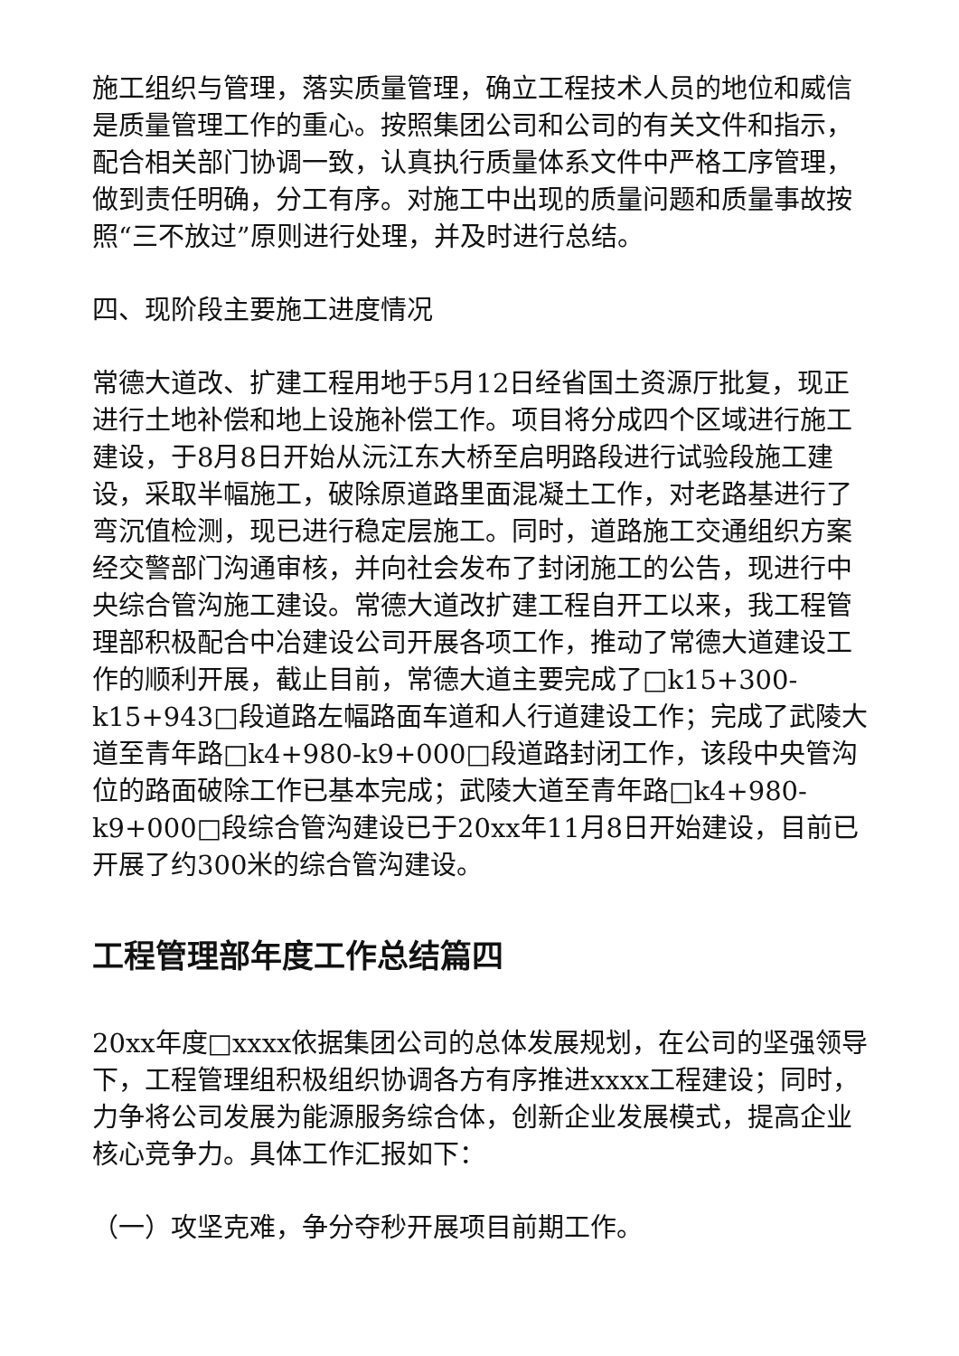施工组织与管理，落实质量管理，确立工程技术人员的地位和威信是质量管理工作的重心。按照集团公司和公司的有关文件和指示，配合相关部门协调一致，认真执行质量体系文件中严格工序管理，做到责任明确，分工有序。对施工中出现的质量问题和质量事故按照“三不放过”原则进行处理，并及时进行总结。
四、现阶段主要施工进度情况
常德大道改、扩建工程用地于5月12日经省国土资源厅批复，现正进行土地补偿和地上设施补偿工作。项目将分成四个区域进行施工建设，于8月8日开始从沅江东大桥至启明路段进行试验段施工建设，采取半幅施工，破除原道路里面混凝土工作，对老路基进行了弯沉值检测，现已进行稳定层施工。同时，道路施工交通组织方案经交警部门沟通审核，并向社会发布了封闭施工的公告，现进行中央综合管沟施工建设。常德大道改扩建工程自开工以来，我工程管理部积极配合中冶建设公司开展各项工作，推动了常德大道建设工作的顺利开展，截止目前，常德大道主要完成了□k15+300-k15+943□段道路左幅路面车道和人行道建设工作；完成了武陵大道至青年路□k4+980-k9+000□段道路封闭工作，该段中央管沟位的路面破除工作已基本完成；武陵大道至青年路□k4+980-k9+000□段综合管沟建设已于20xx年11月8日开始建设，目前已开展了约300米的综合管沟建设。
工程管理部年度工作总结篇四
20xx年度□xxxx依据集团公司的总体发展规划，在公司的坚强领导下，工程管理组积极组织协调各方有序推进xxxx工程建设；同时，力争将公司发展为能源服务综合体，创新企业发展模式，提高企业核心竞争力。具体工作汇报如下：
（一）攻坚克难，争分夺秒开展项目前期工作。